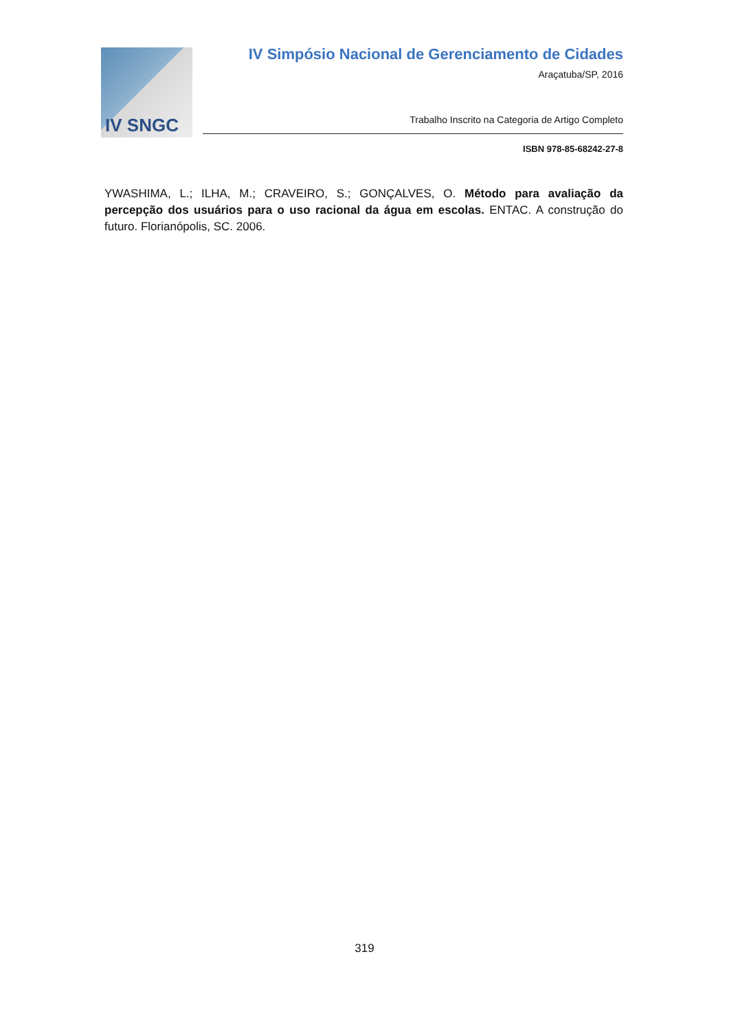IV SNGC
IV Simpósio Nacional de Gerenciamento de Cidades
Araçatuba/SP, 2016
Trabalho Inscrito na Categoria de Artigo Completo
ISBN 978-85-68242-27-8
YWASHIMA, L.; ILHA, M.; CRAVEIRO, S.; GONÇALVES, O. Método para avaliação da percepção dos usuários para o uso racional da água em escolas. ENTAC. A construção do futuro. Florianópolis, SC. 2006.
319